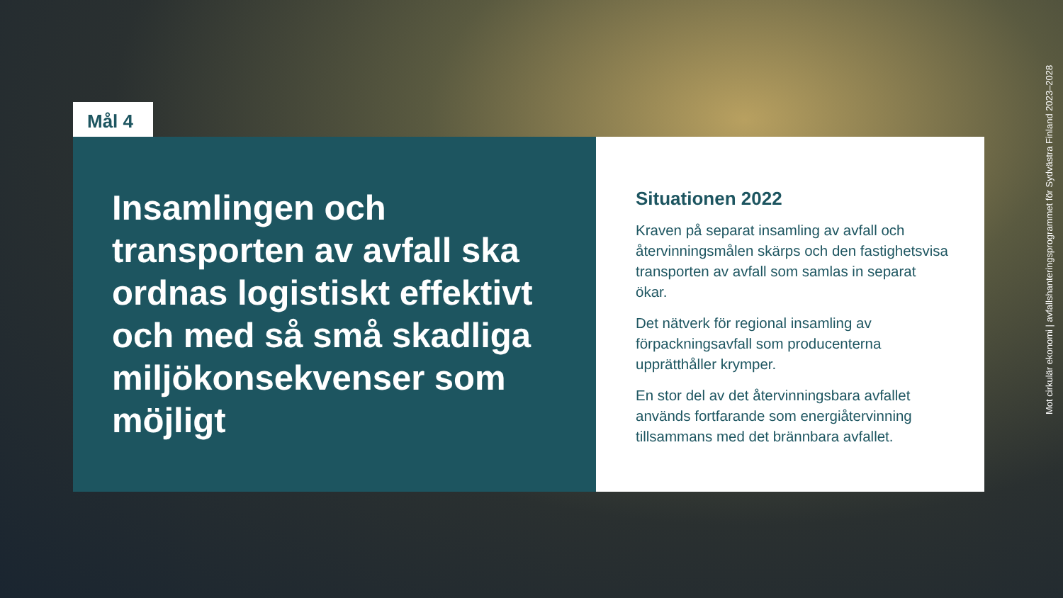Mål 4
Insamlingen och transporten av avfall ska ordnas logistiskt effektivt och med så små skadliga miljökonsekvenser som möjligt
Situationen 2022
Kraven på separat insamling av avfall och återvinningsmålen skärps och den fastighetsvisa transporten av avfall som samlas in separat ökar.
Det nätverk för regional insamling av förpackningsavfall som producenterna upprätthåller krymper.
En stor del av det återvinningsbara avfallet används fortfarande som energiåtervinning tillsammans med det brännbara avfallet.
Mot cirkulär ekonomi | avfallshanteringsprogrammet för Sydvästra Finland 2023–2028